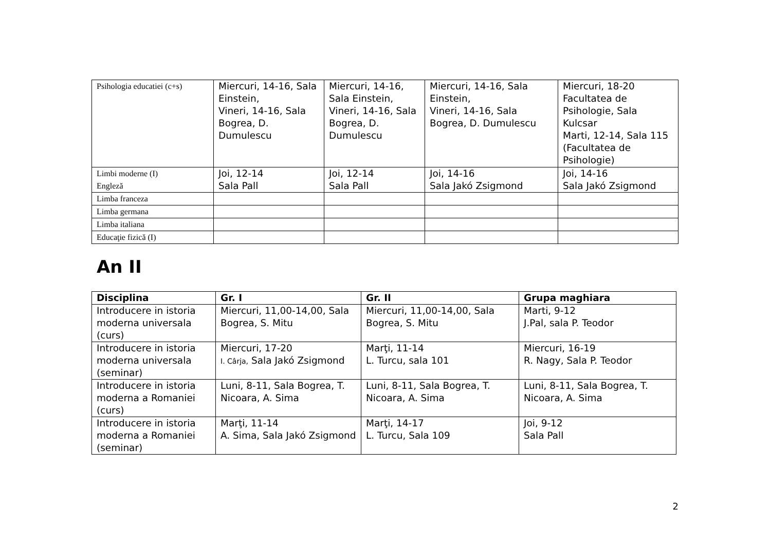| Psihologia educatiei (c+s) | Miercuri, 14-16, Sala Einstein, Vineri, 14-16, Sala Bogrea, D. Dumulescu | Miercuri, 14-16, Sala Einstein, Vineri, 14-16, Sala Bogrea, D. Dumulescu | Miercuri, 14-16, Sala Einstein, Vineri, 14-16, Sala Bogrea, D. Dumulescu | Miercuri, 18-20 Facultatea de Psihologie, Sala Kulcsar Marti, 12-14, Sala 115 (Facultatea de Psihologie) |
| Limbi moderne (I) Engleză | Joi, 12-14 Sala Pall | Joi, 12-14 Sala Pall | Joi, 14-16 Sala Jakó Zsigmond | Joi, 14-16 Sala Jakó Zsigmond |
| Limba franceza | | | | |
| Limba germana | | | | |
| Limba italiana | | | | |
| Educaţie fizică (I) | | | | |
An II
| Disciplina | Gr. I | Gr. II | Grupa maghiara |
| --- | --- | --- | --- |
| Introducere in istoria moderna universala (curs) | Miercuri, 11,00-14,00, Sala Bogrea, S. Mitu | Miercuri, 11,00-14,00, Sala Bogrea, S. Mitu | Marti, 9-12 J.Pal, sala P. Teodor |
| Introducere in istoria moderna universala (seminar) | Miercuri, 17-20 I. Cârja, Sala Jakó Zsigmond | Marţi, 11-14 L. Turcu, sala 101 | Miercuri, 16-19 R. Nagy, Sala P. Teodor |
| Introducere in istoria moderna a Romaniei (curs) | Luni, 8-11, Sala Bogrea, T. Nicoara, A. Sima | Luni, 8-11, Sala Bogrea, T. Nicoara, A. Sima | Luni, 8-11, Sala Bogrea, T. Nicoara, A. Sima |
| Introducere in istoria moderna a Romaniei (seminar) | Marţi, 11-14 A. Sima, Sala Jakó Zsigmond | Marţi, 14-17 L. Turcu, Sala 109 | Joi, 9-12 Sala Pall |
2